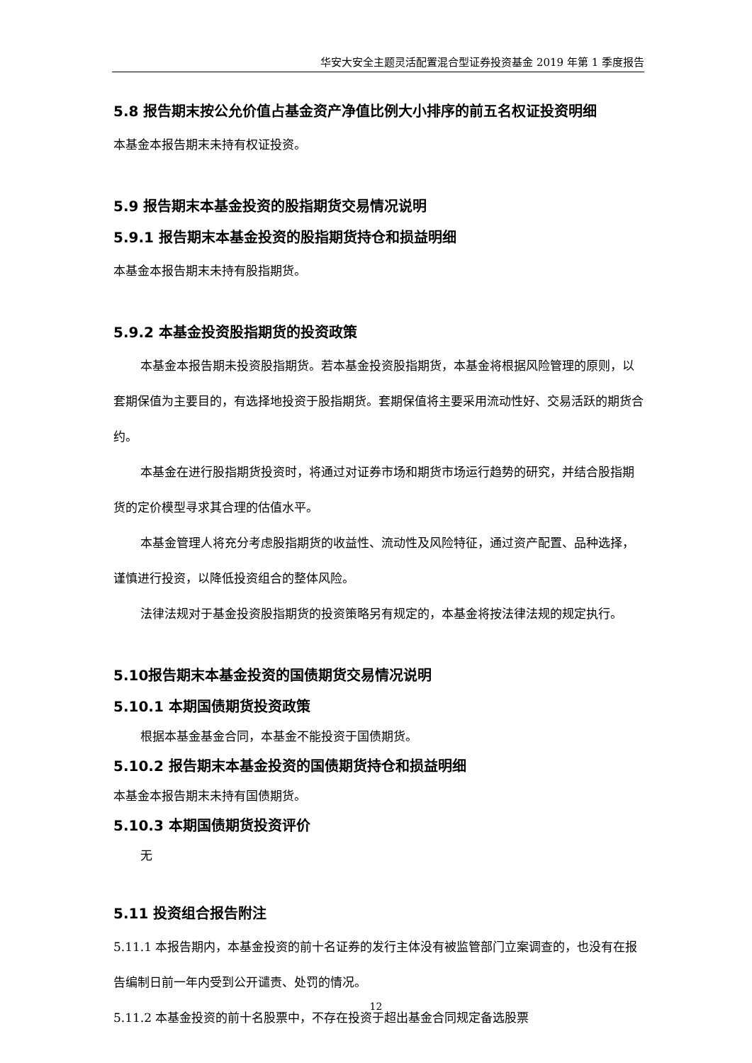华安大安全主题灵活配置混合型证券投资基金 2019 年第 1 季度报告
5.8 报告期末按公允价值占基金资产净值比例大小排序的前五名权证投资明细
本基金本报告期末未持有权证投资。
5.9 报告期末本基金投资的股指期货交易情况说明
5.9.1 报告期末本基金投资的股指期货持仓和损益明细
本基金本报告期末未持有股指期货。
5.9.2 本基金投资股指期货的投资政策
本基金本报告期未投资股指期货。若本基金投资股指期货，本基金将根据风险管理的原则，以套期保值为主要目的，有选择地投资于股指期货。套期保值将主要采用流动性好、交易活跃的期货合约。
本基金在进行股指期货投资时，将通过对证券市场和期货市场运行趋势的研究，并结合股指期货的定价模型寻求其合理的估值水平。
本基金管理人将充分考虑股指期货的收益性、流动性及风险特征，通过资产配置、品种选择，谨慎进行投资，以降低投资组合的整体风险。
法律法规对于基金投资股指期货的投资策略另有规定的，本基金将按法律法规的规定执行。
5.10报告期末本基金投资的国债期货交易情况说明
5.10.1 本期国债期货投资政策
根据本基金基金合同，本基金不能投资于国债期货。
5.10.2 报告期末本基金投资的国债期货持仓和损益明细
本基金本报告期末未持有国债期货。
5.10.3 本期国债期货投资评价
无
5.11 投资组合报告附注
5.11.1 本报告期内，本基金投资的前十名证券的发行主体没有被监管部门立案调查的，也没有在报告编制日前一年内受到公开谴责、处罚的情况。
5.11.2 本基金投资的前十名股票中，不存在投资于超出基金合同规定备选股票
12